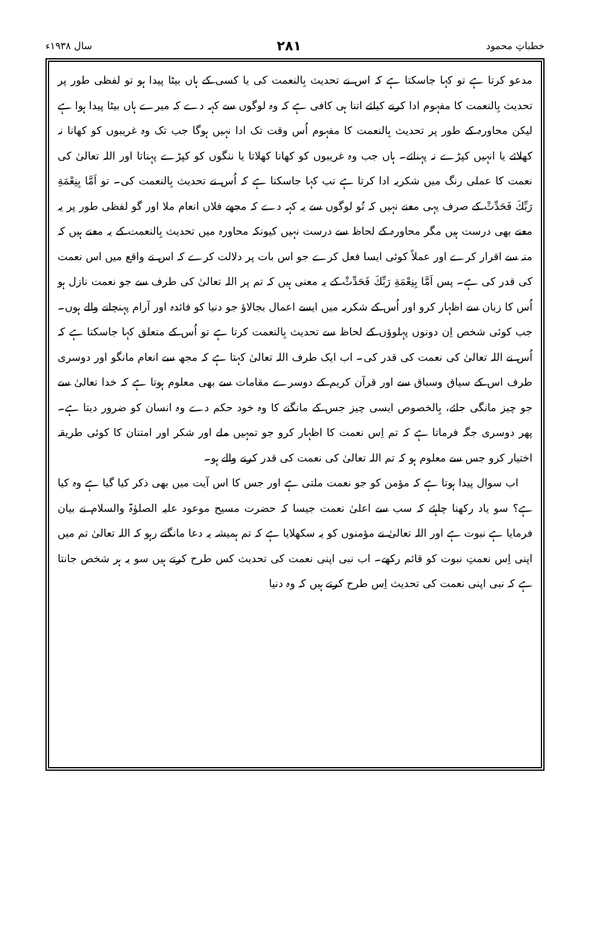خطباتِ محمود ۲۸۱ سال ۱۹۳۸ء
مدعو کرتا ہے تو کہا جاسکتا ہے کہ اس نے تحدیث بِالنعمت کی یا کسی کے ہاں بیٹا پیدا ہو تو لفظی طور پر تحدیث بِالنعمت کا مفہوم ادا کرنے کیلئے اتنا ہی کافی ہے کہ وہ لوگوں سے کہہ دے کہ میرے ہاں بیٹا پیدا ہوا ہے لیکن محاورہ کے طور پر تحدیث بِالنعمت کا مفہوم اُس وقت تک ادا نہیں ہوگا جب تک وہ غریبوں کو کھانا نہ کھلائے یا انہیں کپڑے نہ پہنائے۔ ہاں جب وہ غریبوں کو کھانا کھلاتا یا ننگوں کو کپڑے پہناتا اور اللہ تعالیٰ کی نعمت کا عملی رنگ میں شکریہ ادا کرتا ہے تب کہا جاسکتا ہے کہ اُس نے تحدیث بِالنعمت کی۔ تو اَمَّا بِنِعْمَةِ رَبِّكَ فَحَدِّثْ کے صرف یہی معنے نہیں کہ تُو لوگوں سے یہ کہہ دے کہ مجھے فلاں انعام ملا اور گو لفظی طور پر یہ معنے بھی درست ہیں مگر محاورہ کے لحاظ سے درست نہیں کیونکہ محاورہ میں تحدیث بِالنعمت کے یہ معنے ہیں کہ منہ سے اقرار کرے اور عملاً کوئی ایسا فعل کرے جو اس بات پر دلالت کرے کہ اس نے واقع میں اس نعمت کی قدر کی ہے۔ پس اَمَّا بِنِعْمَةِ رَبِّكَ فَحَدِّثْ کے یہ معنی ہیں کہ تم پر اللہ تعالیٰ کی طرف سے جو نعمت نازل ہو اُس کا زبان سے اظہار کرو اور اُس کے شکریہ میں ایسے اعمال بجالاؤ جو دنیا کو فائدہ اور آرام پہنچانے والے ہوں۔ جب کوئی شخص اِن دونوں پہلوؤں کے لحاظ سے تحدیث بِالنعمت کرتا ہے تو اُس کے متعلق کہا جاسکتا ہے کہ اُس نے اللہ تعالیٰ کی نعمت کی قدر کی۔ اب ایک طرف اللہ تعالیٰ کہتا ہے کہ مجھ سے انعام مانگو اور دوسری طرف اس کے سیاق وسباق سے اور قرآن کریم کے دوسرے مقامات سے بھی معلوم ہوتا ہے کہ خدا تعالیٰ سے جو چیز مانگی جائے، بِالخصوص ایسی چیز جس کے مانگنے کا وہ خود حکم دے وہ انسان کو ضرور دیتا ہے۔ پھر دوسری جگہ فرماتا ہے کہ تم اِس نعمت کا اظہار کرو جو تمہیں ملے اور شکر اور امتنان کا کوئی طریقہ اختیار کرو جس سے معلوم ہو کہ تم اللہ تعالیٰ کی نعمت کی قدر کرنے والے ہو۔
اب سوال پیدا ہوتا ہے کہ مؤمن کو جو نعمت ملتی ہے اور جس کا اس آیت میں بھی ذکر کیا گیا ہے وہ کیا ہے؟ سو یاد رکھنا چاہئے کہ سب سے اعلیٰ نعمت جیسا کہ حضرت مسیح موعود علیہ الصلوٰۃ والسلام نے بیان فرمایا ہے نبوت ہے اور اللہ تعالیٰ نے مؤمنوں کو یہ سکھلایا ہے کہ تم ہمیشہ یہ دعا مانگتے رہو کہ اللہ تعالیٰ تم میں اپنی اِس نعمتِ نبوت کو قائم رکھے۔ اب نبی اپنی نعمت کی تحدیث کس طرح کرتے ہیں سو یہ ہر شخص جانتا ہے کہ نبی اپنی نعمت کی تحدیث اِس طرح کرتے ہیں کہ وہ دنیا